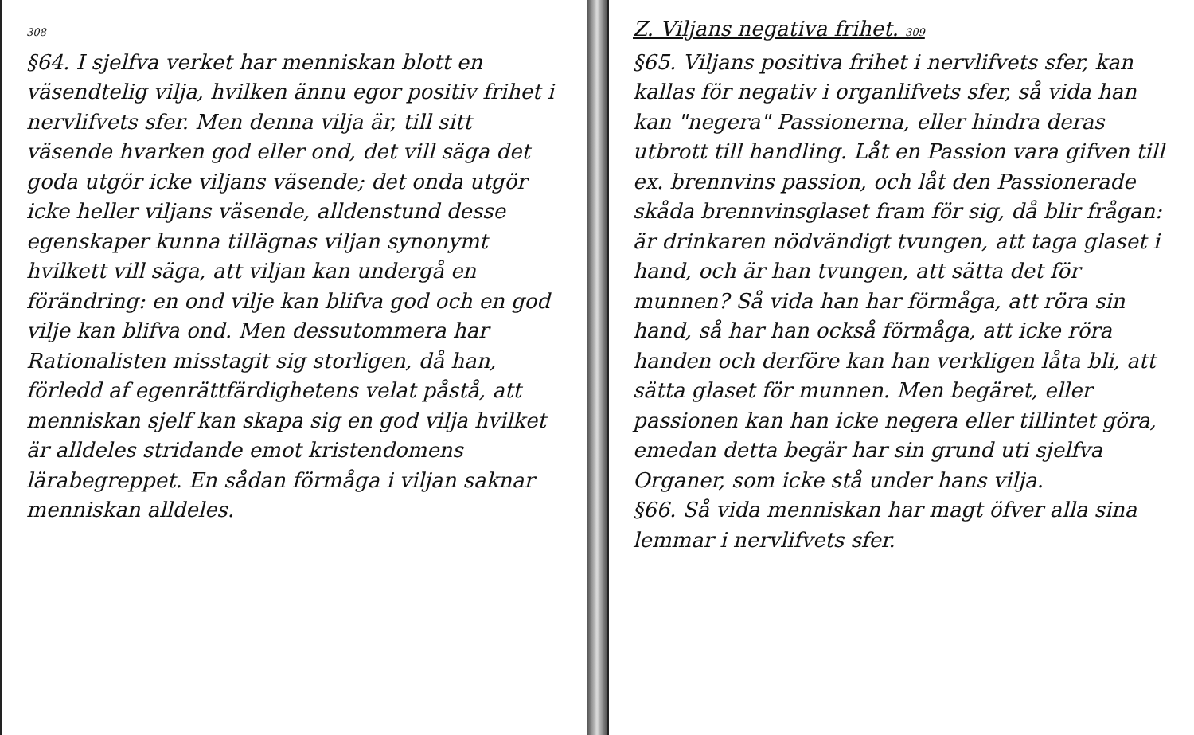308
§64. I sjelfva verket har menniskan blott en väsendtelig vilja, hvilken ännu egor positiv frihet i nervlifvets sfer. Men denna vilja är, till sitt väsende hvarken god eller ond, det vill säga det goda utgör icke viljans väsende; det onda utgör icke heller viljans väsende, alldenstund desse egenskaper kunna tillägnas viljan synonymt hvilkett vill säga, att viljan kan undergå en förändring: en ond vilje kan blifva god och en god vilje kan blifva ond. Men dessutommera har Rationalisten misstagit sig storligen, då han, förledd af egenrättfärdighetens velat påstå, att menniskan sjelf kan skapa sig en god vilja hvilket är alldeles stridande emot kristendomens lärabegreppet. En sådan förmåga i viljan saknar menniskan alldeles.
Z. Viljans negativa frihet. 309
§65. Viljans positiva frihet i nervlifvets sfer, kan kallas för negativ i organlifvets sfer, så vida han kan "negera" Passionerna, eller hindra deras utbrott till handling. Låt en Passion vara gifven till ex. brennvins passion, och låt den Passionerade skåda brennvinsglaset fram för sig, då blir frågan: är drinkaren nödvändigt tvungen, att taga glaset i hand, och är han tvungen, att sätta det för munnen? Så vida han har förmåga, att röra sin hand, så har han också förmåga, att icke röra handen och derföre kan han verkligen låta bli, att sätta glaset för munnen. Men begäret, eller passionen kan han icke negera eller tillintet göra, emedan detta begär har sin grund uti sjelfva Organer, som icke stå under hans vilja.
§66. Så vida menniskan har magt öfver alla sina lemmar i nervlifvets sfer.